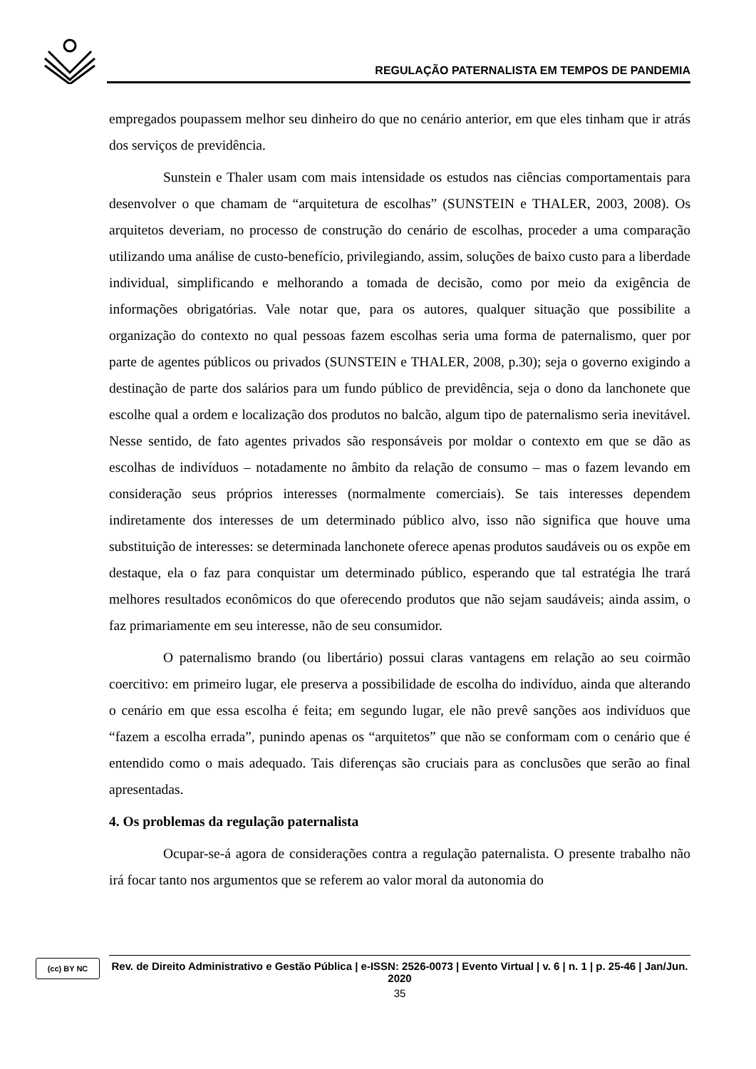REGULAÇÃO PATERNALISTA EM TEMPOS DE PANDEMIA
empregados poupassem melhor seu dinheiro do que no cenário anterior, em que eles tinham que ir atrás dos serviços de previdência.
Sunstein e Thaler usam com mais intensidade os estudos nas ciências comportamentais para desenvolver o que chamam de “arquitetura de escolhas” (SUNSTEIN e THALER, 2003, 2008). Os arquitetos deveriam, no processo de construção do cenário de escolhas, proceder a uma comparação utilizando uma análise de custo-benefício, privilegiando, assim, soluções de baixo custo para a liberdade individual, simplificando e melhorando a tomada de decisão, como por meio da exigência de informações obrigatórias. Vale notar que, para os autores, qualquer situação que possibilite a organização do contexto no qual pessoas fazem escolhas seria uma forma de paternalismo, quer por parte de agentes públicos ou privados (SUNSTEIN e THALER, 2008, p.30); seja o governo exigindo a destinação de parte dos salários para um fundo público de previdência, seja o dono da lanchonete que escolhe qual a ordem e localização dos produtos no balcão, algum tipo de paternalismo seria inevitável. Nesse sentido, de fato agentes privados são responsáveis por moldar o contexto em que se dão as escolhas de indivíduos – notadamente no âmbito da relação de consumo – mas o fazem levando em consideração seus próprios interesses (normalmente comerciais). Se tais interesses dependem indiretamente dos interesses de um determinado público alvo, isso não significa que houve uma substituição de interesses: se determinada lanchonete oferece apenas produtos saudáveis ou os expõe em destaque, ela o faz para conquistar um determinado público, esperando que tal estratégia lhe trará melhores resultados econômicos do que oferecendo produtos que não sejam saudáveis; ainda assim, o faz primariamente em seu interesse, não de seu consumidor.
O paternalismo brando (ou libertário) possui claras vantagens em relação ao seu coirmão coercitivo: em primeiro lugar, ele preserva a possibilidade de escolha do indivíduo, ainda que alterando o cenário em que essa escolha é feita; em segundo lugar, ele não prevê sanções aos indivíduos que “fazem a escolha errada”, punindo apenas os “arquitetos” que não se conformam com o cenário que é entendido como o mais adequado. Tais diferenças são cruciais para as conclusões que serão ao final apresentadas.
4. Os problemas da regulação paternalista
Ocupar-se-á agora de considerações contra a regulação paternalista. O presente trabalho não irá focar tanto nos argumentos que se referem ao valor moral da autonomia do
(cc) BY NC
Rev. de Direito Administrativo e Gestão Pública | e-ISSN: 2526-0073 | Evento Virtual | v. 6 | n. 1 | p. 25-46 | Jan/Jun. 2020
35